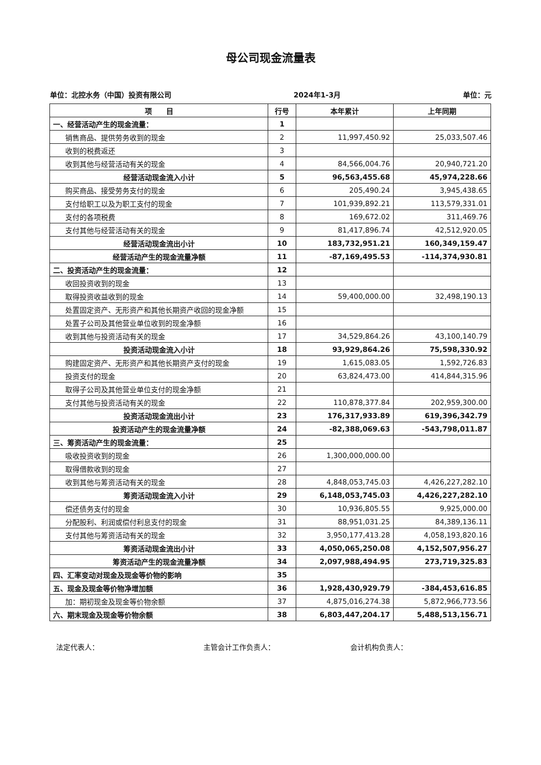母公司现金流量表
单位：北控水务（中国）投资有限公司 2024年1-3月 单位：元
| 项 目 | 行号 | 本年累计 | 上年同期 |
| --- | --- | --- | --- |
| 一、经营活动产生的现金流量： | 1 | | |
| 销售商品、提供劳务收到的现金 | 2 | 11,997,450.92 | 25,033,507.46 |
| 收到的税费返还 | 3 | | |
| 收到其他与经营活动有关的现金 | 4 | 84,566,004.76 | 20,940,721.20 |
| 经营活动现金流入小计 | 5 | 96,563,455.68 | 45,974,228.66 |
| 购买商品、接受劳务支付的现金 | 6 | 205,490.24 | 3,945,438.65 |
| 支付给职工以及为职工支付的现金 | 7 | 101,939,892.21 | 113,579,331.01 |
| 支付的各项税费 | 8 | 169,672.02 | 311,469.76 |
| 支付其他与经营活动有关的现金 | 9 | 81,417,896.74 | 42,512,920.05 |
| 经营活动现金流出小计 | 10 | 183,732,951.21 | 160,349,159.47 |
| 经营活动产生的现金流量净额 | 11 | -87,169,495.53 | -114,374,930.81 |
| 二、投资活动产生的现金流量： | 12 | | |
| 收回投资收到的现金 | 13 | | |
| 取得投资收益收到的现金 | 14 | 59,400,000.00 | 32,498,190.13 |
| 处置固定资产、无形资产和其他长期资产收回的现金净额 | 15 | | |
| 处置子公司及其他营业单位收到的现金净额 | 16 | | |
| 收到其他与投资活动有关的现金 | 17 | 34,529,864.26 | 43,100,140.79 |
| 投资活动现金流入小计 | 18 | 93,929,864.26 | 75,598,330.92 |
| 购建固定资产、无形资产和其他长期资产支付的现金 | 19 | 1,615,083.05 | 1,592,726.83 |
| 投资支付的现金 | 20 | 63,824,473.00 | 414,844,315.96 |
| 取得子公司及其他营业单位支付的现金净额 | 21 | | |
| 支付其他与投资活动有关的现金 | 22 | 110,878,377.84 | 202,959,300.00 |
| 投资活动现金流出小计 | 23 | 176,317,933.89 | 619,396,342.79 |
| 投资活动产生的现金流量净额 | 24 | -82,388,069.63 | -543,798,011.87 |
| 三、筹资活动产生的现金流量： | 25 | | |
| 吸收投资收到的现金 | 26 | 1,300,000,000.00 | |
| 取得借款收到的现金 | 27 | | |
| 收到其他与筹资活动有关的现金 | 28 | 4,848,053,745.03 | 4,426,227,282.10 |
| 筹资活动现金流入小计 | 29 | 6,148,053,745.03 | 4,426,227,282.10 |
| 偿还债务支付的现金 | 30 | 10,936,805.55 | 9,925,000.00 |
| 分配股利、利润或偿付利息支付的现金 | 31 | 88,951,031.25 | 84,389,136.11 |
| 支付其他与筹资活动有关的现金 | 32 | 3,950,177,413.28 | 4,058,193,820.16 |
| 筹资活动现金流出小计 | 33 | 4,050,065,250.08 | 4,152,507,956.27 |
| 筹资活动产生的现金流量净额 | 34 | 2,097,988,494.95 | 273,719,325.83 |
| 四、汇率变动对现金及现金等价物的影响 | 35 | | |
| 五、现金及现金等价物净增加额 | 36 | 1,928,430,929.79 | -384,453,616.85 |
| 加：期初现金及现金等价物余额 | 37 | 4,875,016,274.38 | 5,872,966,773.56 |
| 六、期末现金及现金等价物余额 | 38 | 6,803,447,204.17 | 5,488,513,156.71 |
法定代表人： 主管会计工作负责人： 会计机构负责人：